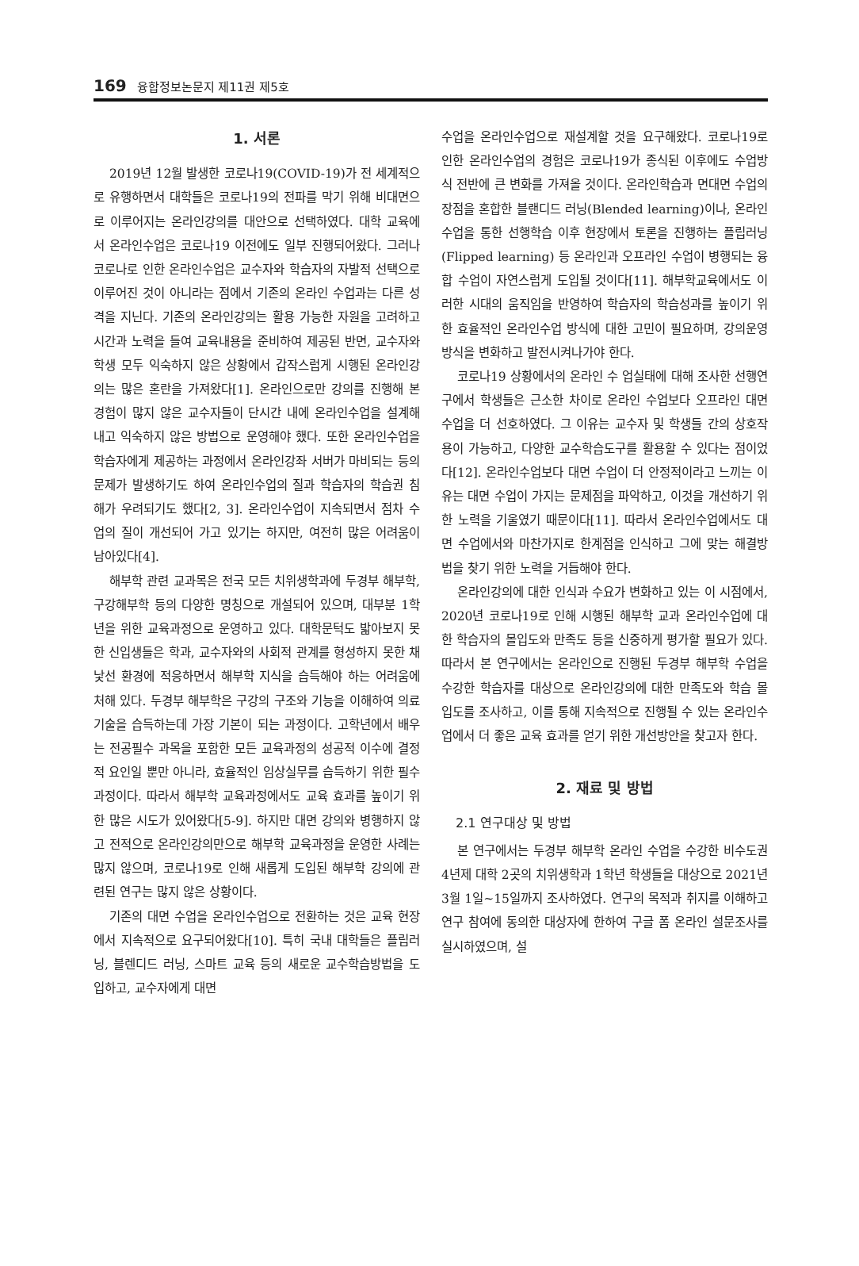169 융합정보논문지 제11권 제5호
1. 서론
2019년 12월 발생한 코로나19(COVID-19)가 전 세계적으로 유행하면서 대학들은 코로나19의 전파를 막기 위해 비대면으로 이루어지는 온라인강의를 대안으로 선택하였다. 대학 교육에서 온라인수업은 코로나19 이전에도 일부 진행되어왔다. 그러나 코로나로 인한 온라인수업은 교수자와 학습자의 자발적 선택으로 이루어진 것이 아니라는 점에서 기존의 온라인 수업과는 다른 성격을 지닌다. 기존의 온라인강의는 활용 가능한 자원을 고려하고 시간과 노력을 들여 교육내용을 준비하여 제공된 반면, 교수자와 학생 모두 익숙하지 않은 상황에서 갑작스럽게 시행된 온라인강의는 많은 혼란을 가져왔다[1]. 온라인으로만 강의를 진행해 본 경험이 많지 않은 교수자들이 단시간 내에 온라인수업을 설계해내고 익숙하지 않은 방법으로 운영해야 했다. 또한 온라인수업을 학습자에게 제공하는 과정에서 온라인강좌 서버가 마비되는 등의 문제가 발생하기도 하여 온라인수업의 질과 학습자의 학습권 침해가 우려되기도 했다[2, 3]. 온라인수업이 지속되면서 점차 수업의 질이 개선되어 가고 있기는 하지만, 여전히 많은 어려움이 남아있다[4].
해부학 관련 교과목은 전국 모든 치위생학과에 두경부 해부학, 구강해부학 등의 다양한 명칭으로 개설되어 있으며, 대부분 1학년을 위한 교육과정으로 운영하고 있다. 대학문턱도 밟아보지 못한 신입생들은 학과, 교수자와의 사회적 관계를 형성하지 못한 채 낯선 환경에 적응하면서 해부학 지식을 습득해야 하는 어려움에 처해 있다. 두경부 해부학은 구강의 구조와 기능을 이해하여 의료기술을 습득하는데 가장 기본이 되는 과정이다. 고학년에서 배우는 전공필수 과목을 포함한 모든 교육과정의 성공적 이수에 결정적 요인일 뿐만 아니라, 효율적인 임상실무를 습득하기 위한 필수과정이다. 따라서 해부학 교육과정에서도 교육 효과를 높이기 위한 많은 시도가 있어왔다[5-9]. 하지만 대면 강의와 병행하지 않고 전적으로 온라인강의만으로 해부학 교육과정을 운영한 사례는 많지 않으며, 코로나19로 인해 새롭게 도입된 해부학 강의에 관련된 연구는 많지 않은 상황이다.
기존의 대면 수업을 온라인수업으로 전환하는 것은 교육 현장에서 지속적으로 요구되어왔다[10]. 특히 국내 대학들은 플립러닝, 블렌디드 러닝, 스마트 교육 등의 새로운 교수학습방법을 도입하고, 교수자에게 대면
수업을 온라인수업으로 재설계할 것을 요구해왔다. 코로나19로 인한 온라인수업의 경험은 코로나19가 종식된 이후에도 수업방식 전반에 큰 변화를 가져올 것이다. 온라인학습과 면대면 수업의 장점을 혼합한 블랜디드 러닝(Blended learning)이나, 온라인수업을 통한 선행학습 이후 현장에서 토론을 진행하는 플립러닝(Flipped learning) 등 온라인과 오프라인 수업이 병행되는 융합 수업이 자연스럽게 도입될 것이다[11]. 해부학교육에서도 이러한 시대의 움직임을 반영하여 학습자의 학습성과를 높이기 위한 효율적인 온라인수업 방식에 대한 고민이 필요하며, 강의운영방식을 변화하고 발전시켜나가야 한다.
코로나19 상황에서의 온라인 수 업실태에 대해 조사한 선행연구에서 학생들은 근소한 차이로 온라인 수업보다 오프라인 대면 수업을 더 선호하였다. 그 이유는 교수자 및 학생들 간의 상호작용이 가능하고, 다양한 교수학습도구를 활용할 수 있다는 점이었다[12]. 온라인수업보다 대면 수업이 더 안정적이라고 느끼는 이유는 대면 수업이 가지는 문제점을 파악하고, 이것을 개선하기 위한 노력을 기울였기 때문이다[11]. 따라서 온라인수업에서도 대면 수업에서와 마찬가지로 한계점을 인식하고 그에 맞는 해결방법을 찾기 위한 노력을 거듭해야 한다.
온라인강의에 대한 인식과 수요가 변화하고 있는 이 시점에서, 2020년 코로나19로 인해 시행된 해부학 교과 온라인수업에 대한 학습자의 몰입도와 만족도 등을 신중하게 평가할 필요가 있다. 따라서 본 연구에서는 온라인으로 진행된 두경부 해부학 수업을 수강한 학습자를 대상으로 온라인강의에 대한 만족도와 학습 몰입도를 조사하고, 이를 통해 지속적으로 진행될 수 있는 온라인수업에서 더 좋은 교육 효과를 얻기 위한 개선방안을 찾고자 한다.
2. 재료 및 방법
2.1 연구대상 및 방법
본 연구에서는 두경부 해부학 온라인 수업을 수강한 비수도권 4년제 대학 2곳의 치위생학과 1학년 학생들을 대상으로 2021년 3월 1일~15일까지 조사하였다. 연구의 목적과 취지를 이해하고 연구 참여에 동의한 대상자에 한하여 구글 폼 온라인 설문조사를 실시하였으며, 설